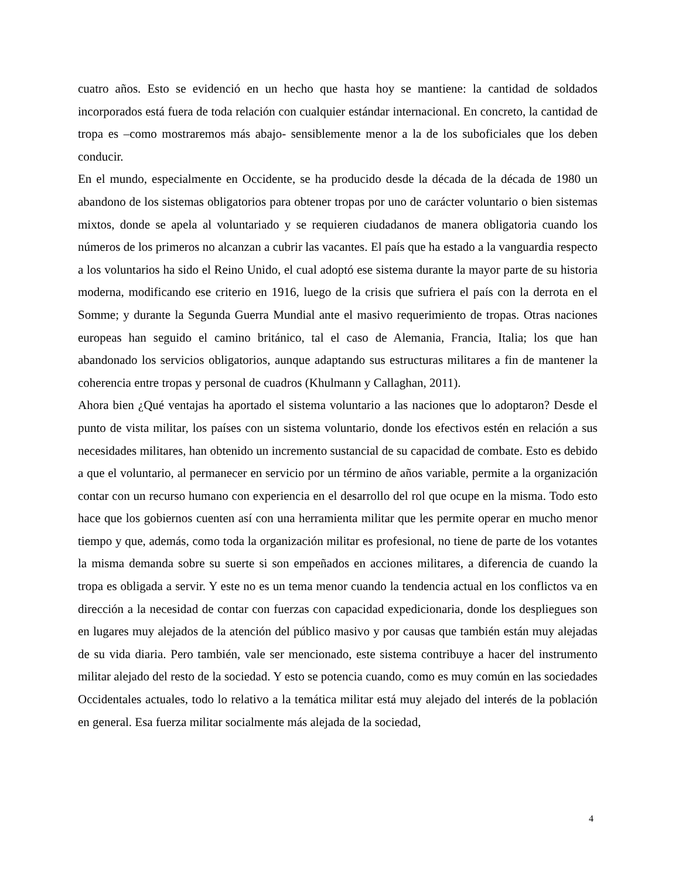cuatro años. Esto se evidenció en un hecho que hasta hoy se mantiene: la cantidad de soldados incorporados está fuera de toda relación con cualquier estándar internacional. En concreto, la cantidad de tropa es –como mostraremos más abajo- sensiblemente menor a la de los suboficiales que los deben conducir.
En el mundo, especialmente en Occidente, se ha producido desde la década de la década de 1980 un abandono de los sistemas obligatorios para obtener tropas por uno de carácter voluntario o bien sistemas mixtos, donde se apela al voluntariado y se requieren ciudadanos de manera obligatoria cuando los números de los primeros no alcanzan a cubrir las vacantes. El país que ha estado a la vanguardia respecto a los voluntarios ha sido el Reino Unido, el cual adoptó ese sistema durante la mayor parte de su historia moderna, modificando ese criterio en 1916, luego de la crisis que sufriera el país con la derrota en el Somme; y durante la Segunda Guerra Mundial ante el masivo requerimiento de tropas. Otras naciones europeas han seguido el camino británico, tal el caso de Alemania, Francia, Italia; los que han abandonado los servicios obligatorios, aunque adaptando sus estructuras militares a fin de mantener la coherencia entre tropas y personal de cuadros (Khulmann y Callaghan, 2011).
Ahora bien ¿Qué ventajas ha aportado el sistema voluntario a las naciones que lo adoptaron? Desde el punto de vista militar, los países con un sistema voluntario, donde los efectivos estén en relación a sus necesidades militares, han obtenido un incremento sustancial de su capacidad de combate. Esto es debido a que el voluntario, al permanecer en servicio por un término de años variable, permite a la organización contar con un recurso humano con experiencia en el desarrollo del rol que ocupe en la misma. Todo esto hace que los gobiernos cuenten así con una herramienta militar que les permite operar en mucho menor tiempo y que, además, como toda la organización militar es profesional, no tiene de parte de los votantes la misma demanda sobre su suerte si son empeñados en acciones militares, a diferencia de cuando la tropa es obligada a servir. Y este no es un tema menor cuando la tendencia actual en los conflictos va en dirección a la necesidad de contar con fuerzas con capacidad expedicionaria, donde los despliegues son en lugares muy alejados de la atención del público masivo y por causas que también están muy alejadas de su vida diaria. Pero también, vale ser mencionado, este sistema contribuye a hacer del instrumento militar alejado del resto de la sociedad. Y esto se potencia cuando, como es muy común en las sociedades Occidentales actuales, todo lo relativo a la temática militar está muy alejado del interés de la población en general. Esa fuerza militar socialmente más alejada de la sociedad,
4